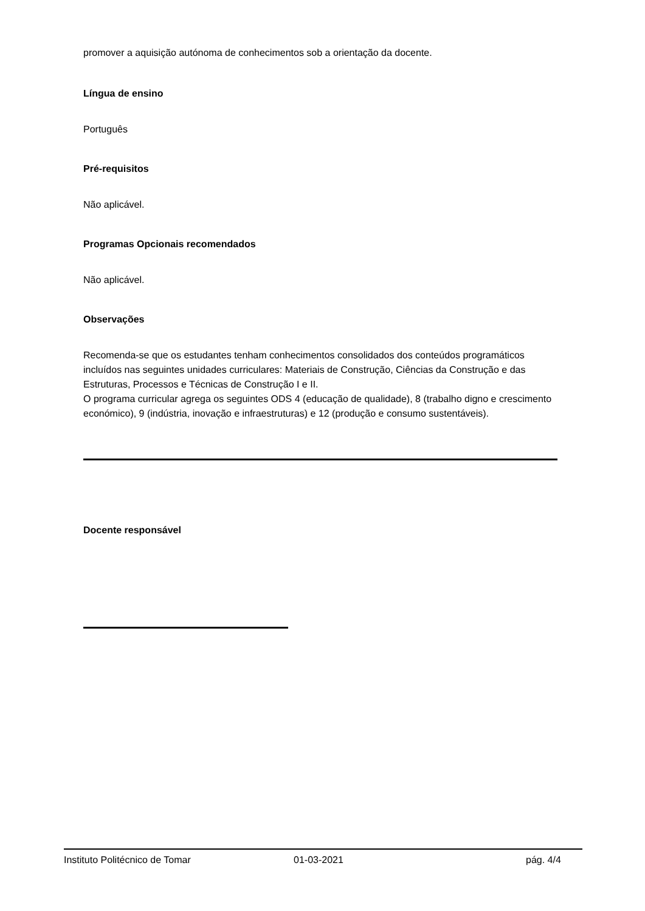promover a aquisição autónoma de conhecimentos sob a orientação da docente.
Língua de ensino
Português
Pré-requisitos
Não aplicável.
Programas Opcionais recomendados
Não aplicável.
Observações
Recomenda-se que os estudantes tenham conhecimentos consolidados dos conteúdos programáticos incluídos nas seguintes unidades curriculares: Materiais de Construção, Ciências da Construção e das Estruturas, Processos e Técnicas de Construção I e II.
O programa curricular agrega os seguintes ODS 4 (educação de qualidade), 8 (trabalho digno e crescimento económico), 9 (indústria, inovação e infraestruturas) e 12 (produção e consumo sustentáveis).
Docente responsável
Instituto Politécnico de Tomar 01-03-2021 pág. 4/4